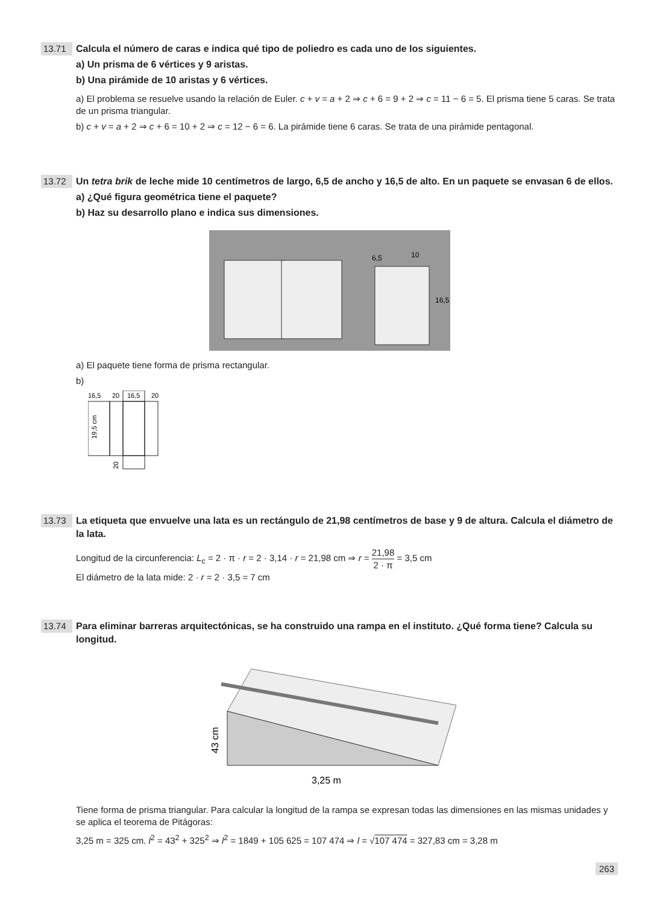13.71
Calcula el número de caras e indica qué tipo de poliedro es cada uno de los siguientes.
a) Un prisma de 6 vértices y 9 aristas.
b) Una pirámide de 10 aristas y 6 vértices.
a) El problema se resuelve usando la relación de Euler. c + v = a + 2 ⇒ c + 6 = 9 + 2 ⇒ c = 11 − 6 = 5. El prisma tiene 5 caras. Se trata de un prisma triangular.
b) c + v = a + 2 ⇒ c + 6 = 10 + 2 ⇒ c = 12 − 6 = 6. La pirámide tiene 6 caras. Se trata de una pirámide pentagonal.
13.72
Un tetra brik de leche mide 10 centímetros de largo, 6,5 de ancho y 16,5 de alto. En un paquete se envasan 6 de ellos.
a) ¿Qué figura geométrica tiene el paquete?
b) Haz su desarrollo plano e indica sus dimensiones.
6,5
10
16,5
a) El paquete tiene forma de prisma rectangular.
b)
16,5
20
16,5
20
19,5 cm
20
13.73
La etiqueta que envuelve una lata es un rectángulo de 21,98 centímetros de base y 9 de altura. Calcula el diámetro de la lata.
Longitud de la circunferencia: L<sub>c</sub> = 2 · π · r = 2 · 3,14 · r = 21,98 cm ⇒ r = 21,98 2 · π = 3,5 cm
El diámetro de la lata mide: 2 · r = 2 · 3,5 = 7 cm
13.74
Para eliminar barreras arquitectónicas, se ha construido una rampa en el instituto. ¿Qué forma tiene? Calcula su longitud.
43 cm
3,25 m
Tiene forma de prisma triangular. Para calcular la longitud de la rampa se expresan todas las dimensiones en las mismas unidades y se aplica el teorema de Pitágoras:
3,25 m = 325 cm. l<sup>2</sup> = 43<sup>2</sup> + 325<sup>2</sup> ⇒ l<sup>2</sup> = 1849 + 105 625 = 107 474 ⇒ l = √107 474 = 327,83 cm = 3,28 m
263